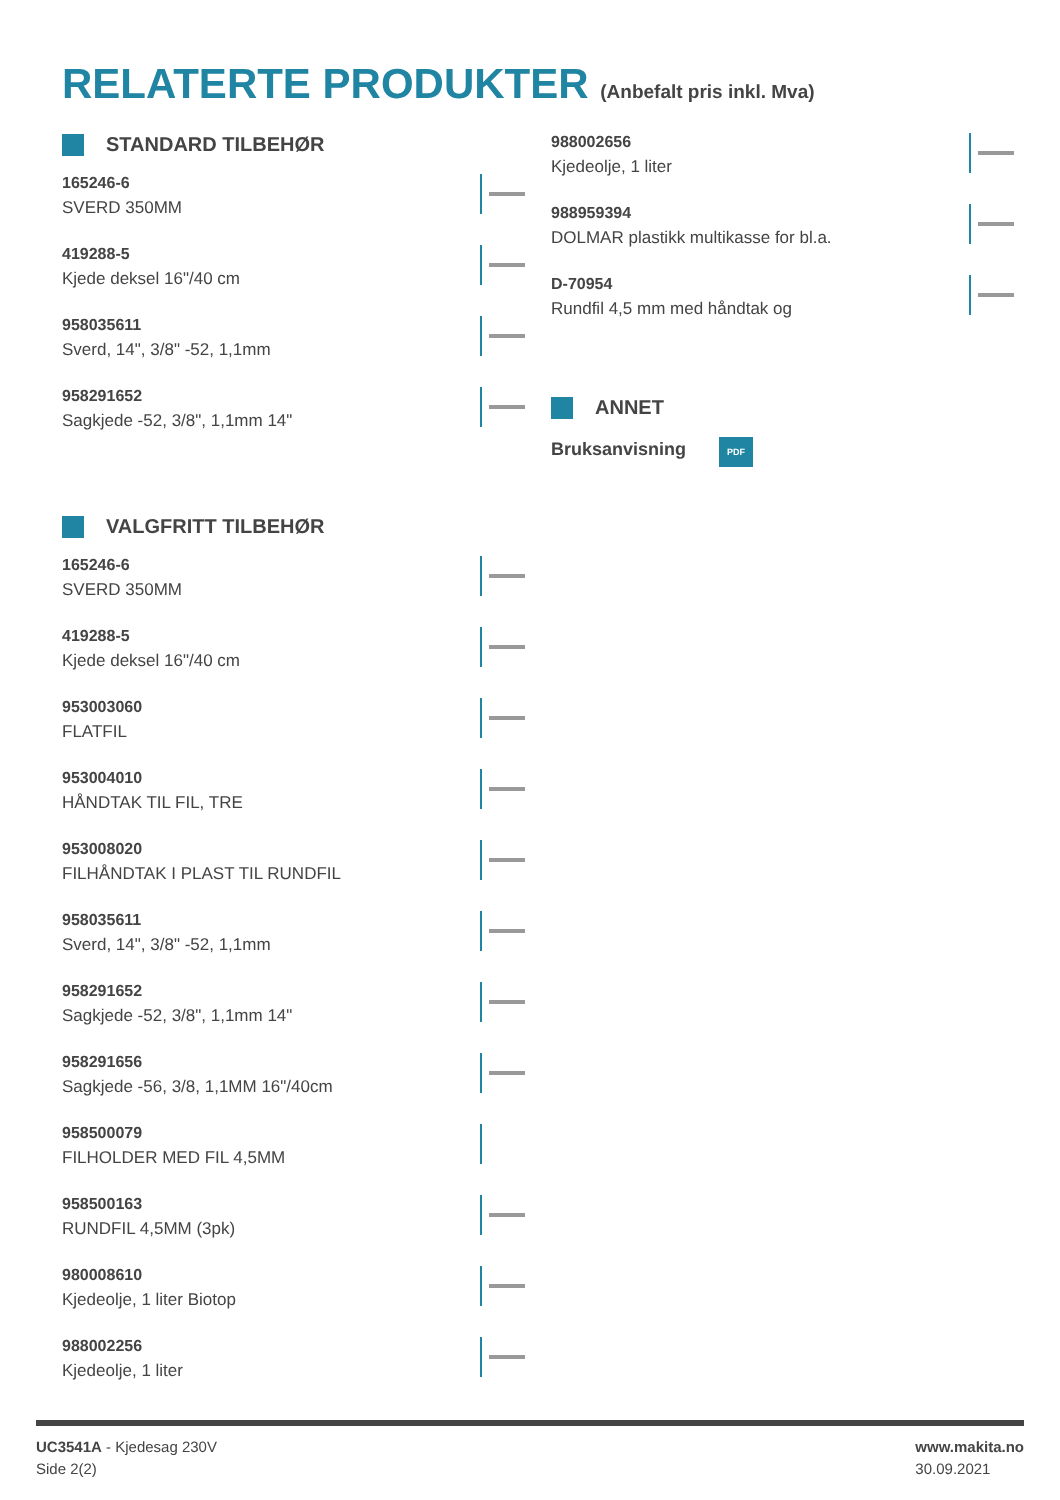RELATERTE PRODUKTER (Anbefalt pris inkl. Mva)
STANDARD TILBEHØR
165246-6
SVERD 350MM
419288-5
Kjede deksel 16"/40 cm
958035611
Sverd, 14", 3/8" -52, 1,1mm
958291652
Sagkjede -52, 3/8", 1,1mm 14"
VALGFRITT TILBEHØR
165246-6
SVERD 350MM
419288-5
Kjede deksel 16"/40 cm
953003060
FLATFIL
953004010
HÅNDTAK TIL FIL, TRE
953008020
FILHÅNDTAK I PLAST TIL RUNDFIL
958035611
Sverd, 14", 3/8" -52, 1,1mm
958291652
Sagkjede -52, 3/8", 1,1mm 14"
958291656
Sagkjede -56, 3/8, 1,1MM 16"/40cm
958500079
FILHOLDER MED FIL 4,5MM
958500163
RUNDFIL 4,5MM (3pk)
980008610
Kjedeolje, 1 liter Biotop
988002256
Kjedeolje, 1 liter
988002656
Kjedeolje, 1 liter
988959394
DOLMAR plastikk multikasse for bl.a.
D-70954
Rundfil 4,5 mm med håndtak og
ANNET
Bruksanvisning PDF
UC3541A - Kjedesag 230V
Side 2(2)
www.makita.no
30.09.2021